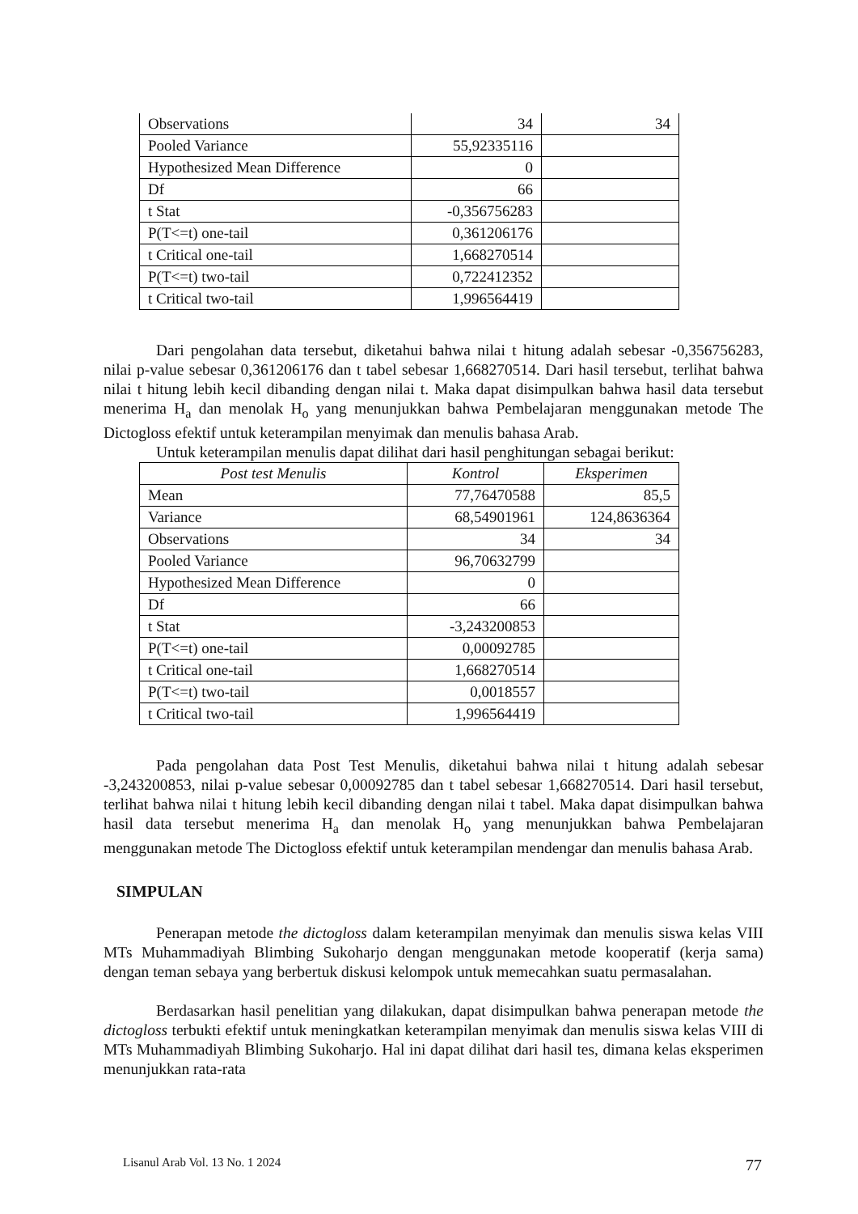| Observations | 34 | 34 |
| Pooled Variance | 55,92335116 | |
| Hypothesized Mean Difference | 0 | |
| Df | 66 | |
| t Stat | -0,356756283 | |
| P(T<=t) one-tail | 0,361206176 | |
| t Critical one-tail | 1,668270514 | |
| P(T<=t) two-tail | 0,722412352 | |
| t Critical two-tail | 1,996564419 | |
Dari pengolahan data tersebut, diketahui bahwa nilai t hitung adalah sebesar -0,356756283, nilai p-value sebesar 0,361206176 dan t tabel sebesar 1,668270514. Dari hasil tersebut, terlihat bahwa nilai t hitung lebih kecil dibanding dengan nilai t. Maka dapat disimpulkan bahwa hasil data tersebut menerima H<sub>a</sub> dan menolak H<sub>o</sub> yang menunjukkan bahwa Pembelajaran menggunakan metode The Dictogloss efektif untuk keterampilan menyimak dan menulis bahasa Arab.
Untuk keterampilan menulis dapat dilihat dari hasil penghitungan sebagai berikut:
| Post test Menulis | Kontrol | Eksperimen |
| --- | --- | --- |
| Mean | 77,76470588 | 85,5 |
| Variance | 68,54901961 | 124,8636364 |
| Observations | 34 | 34 |
| Pooled Variance | 96,70632799 | |
| Hypothesized Mean Difference | 0 | |
| Df | 66 | |
| t Stat | -3,243200853 | |
| P(T<=t) one-tail | 0,00092785 | |
| t Critical one-tail | 1,668270514 | |
| P(T<=t) two-tail | 0,0018557 | |
| t Critical two-tail | 1,996564419 | |
Pada pengolahan data Post Test Menulis, diketahui bahwa nilai t hitung adalah sebesar -3,243200853, nilai p-value sebesar 0,00092785 dan t tabel sebesar 1,668270514. Dari hasil tersebut, terlihat bahwa nilai t hitung lebih kecil dibanding dengan nilai t tabel. Maka dapat disimpulkan bahwa hasil data tersebut menerima H<sub>a</sub> dan menolak H<sub>o</sub> yang menunjukkan bahwa Pembelajaran menggunakan metode The Dictogloss efektif untuk keterampilan mendengar dan menulis bahasa Arab.
SIMPULAN
Penerapan metode the dictogloss dalam keterampilan menyimak dan menulis siswa kelas VIII MTs Muhammadiyah Blimbing Sukoharjo dengan menggunakan metode kooperatif (kerja sama) dengan teman sebaya yang berbertuk diskusi kelompok untuk memecahkan suatu permasalahan.
Berdasarkan hasil penelitian yang dilakukan, dapat disimpulkan bahwa penerapan metode the dictogloss terbukti efektif untuk meningkatkan keterampilan menyimak dan menulis siswa kelas VIII di MTs Muhammadiyah Blimbing Sukoharjo. Hal ini dapat dilihat dari hasil tes, dimana kelas eksperimen menunjukkan rata-rata
Lisanul Arab Vol. 13 No. 1 2024 77